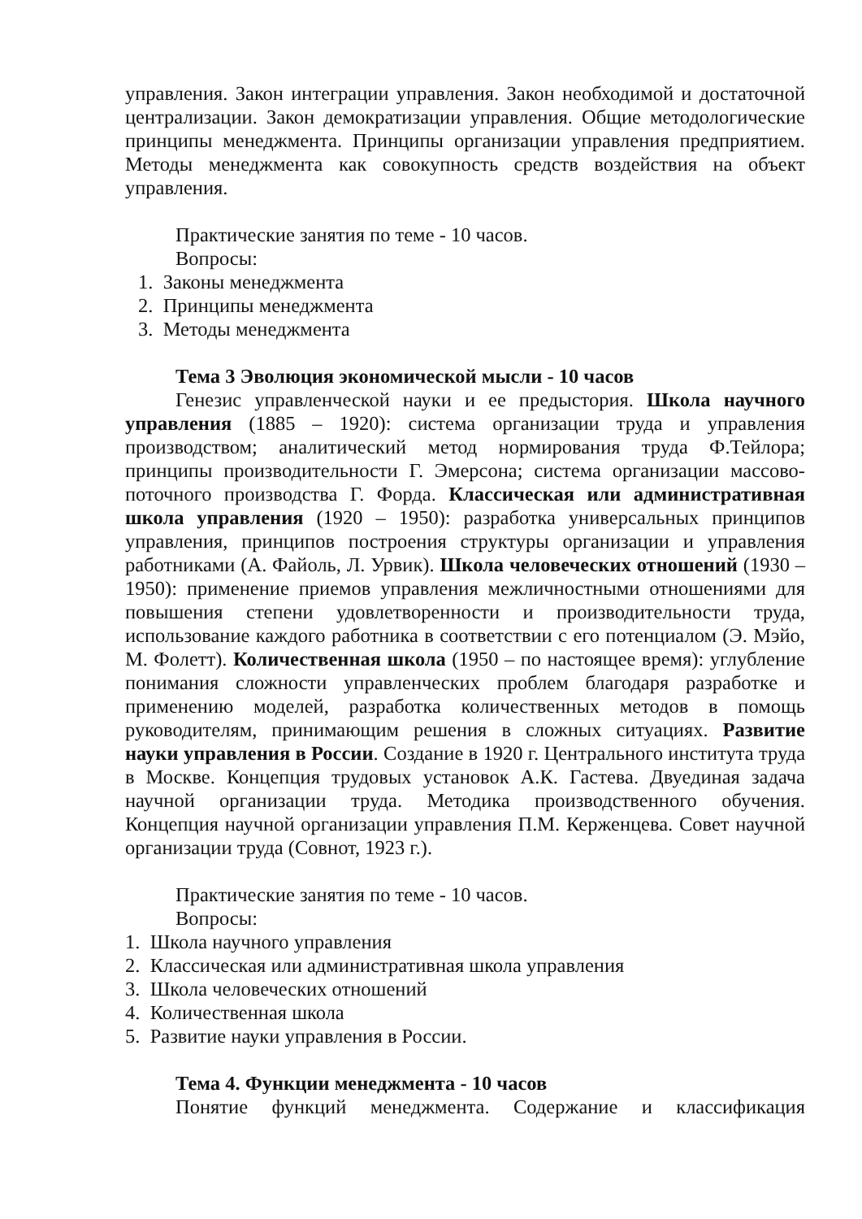управления. Закон интеграции управления. Закон необходимой и достаточной централизации. Закон демократизации управления. Общие методологические принципы менеджмента. Принципы организации управления предприятием. Методы менеджмента как совокупность средств воздействия на объект управления.
Практические занятия по теме - 10 часов.
Вопросы:
1. Законы менеджмента
2. Принципы менеджмента
3. Методы менеджмента
Тема 3 Эволюция экономической мысли - 10 часов
Генезис управленческой науки и ее предыстория. Школа научного управления (1885 – 1920): система организации труда и управления производством; аналитический метод нормирования труда Ф.Тейлора; принципы производительности Г. Эмерсона; система организации массово-поточного производства Г. Форда. Классическая или административная школа управления (1920 – 1950): разработка универсальных принципов управления, принципов построения структуры организации и управления работниками (А. Файоль, Л. Урвик). Школа человеческих отношений (1930 – 1950): применение приемов управления межличностными отношениями для повышения степени удовлетворенности и производительности труда, использование каждого работника в соответствии с его потенциалом (Э. Мэйо, М. Фолетт). Количественная школа (1950 – по настоящее время): углубление понимания сложности управленческих проблем благодаря разработке и применению моделей, разработка количественных методов в помощь руководителям, принимающим решения в сложных ситуациях. Развитие науки управления в России. Создание в 1920 г. Центрального института труда в Москве. Концепция трудовых установок А.К. Гастева. Двуединая задача научной организации труда. Методика производственного обучения. Концепция научной организации управления П.М. Керженцева. Совет научной организации труда (Совнот, 1923 г.).
Практические занятия по теме - 10 часов.
Вопросы:
1. Школа научного управления
2. Классическая или административная школа управления
3. Школа человеческих отношений
4. Количественная школа
5. Развитие науки управления в России.
Тема 4. Функции менеджмента - 10 часов
Понятие функций менеджмента. Содержание и классификация